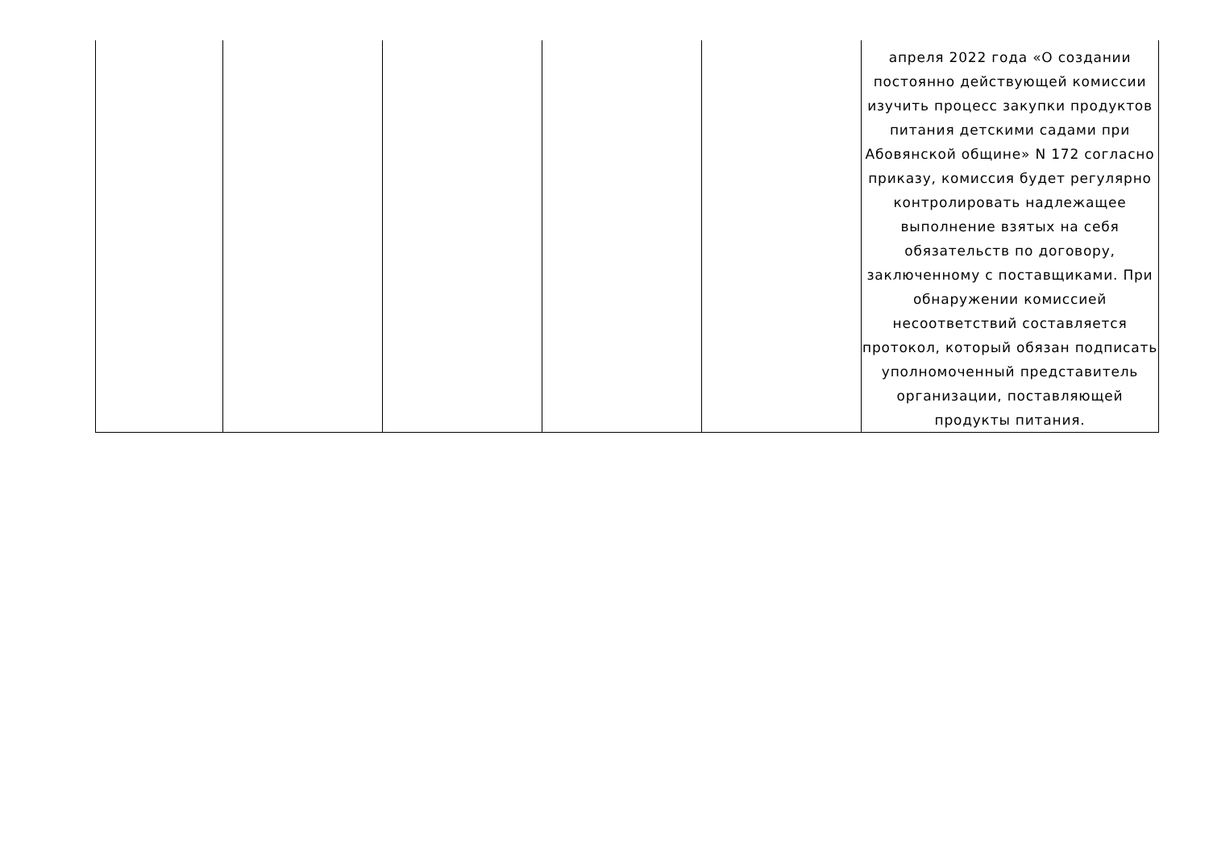| | | | | | апреля 2022 года «О создании постоянно действующей комиссии изучить процесс закупки продуктов питания детскими садами при Абовянской общине» N 172 согласно приказу, комиссия будет регулярно контролировать надлежащее выполнение взятых на себя обязательств по договору, заключенному с поставщиками. При обнаружении комиссией несоответствий составляется протокол, который обязан подписать уполномоченный представитель организации, поставляющей продукты питания. |